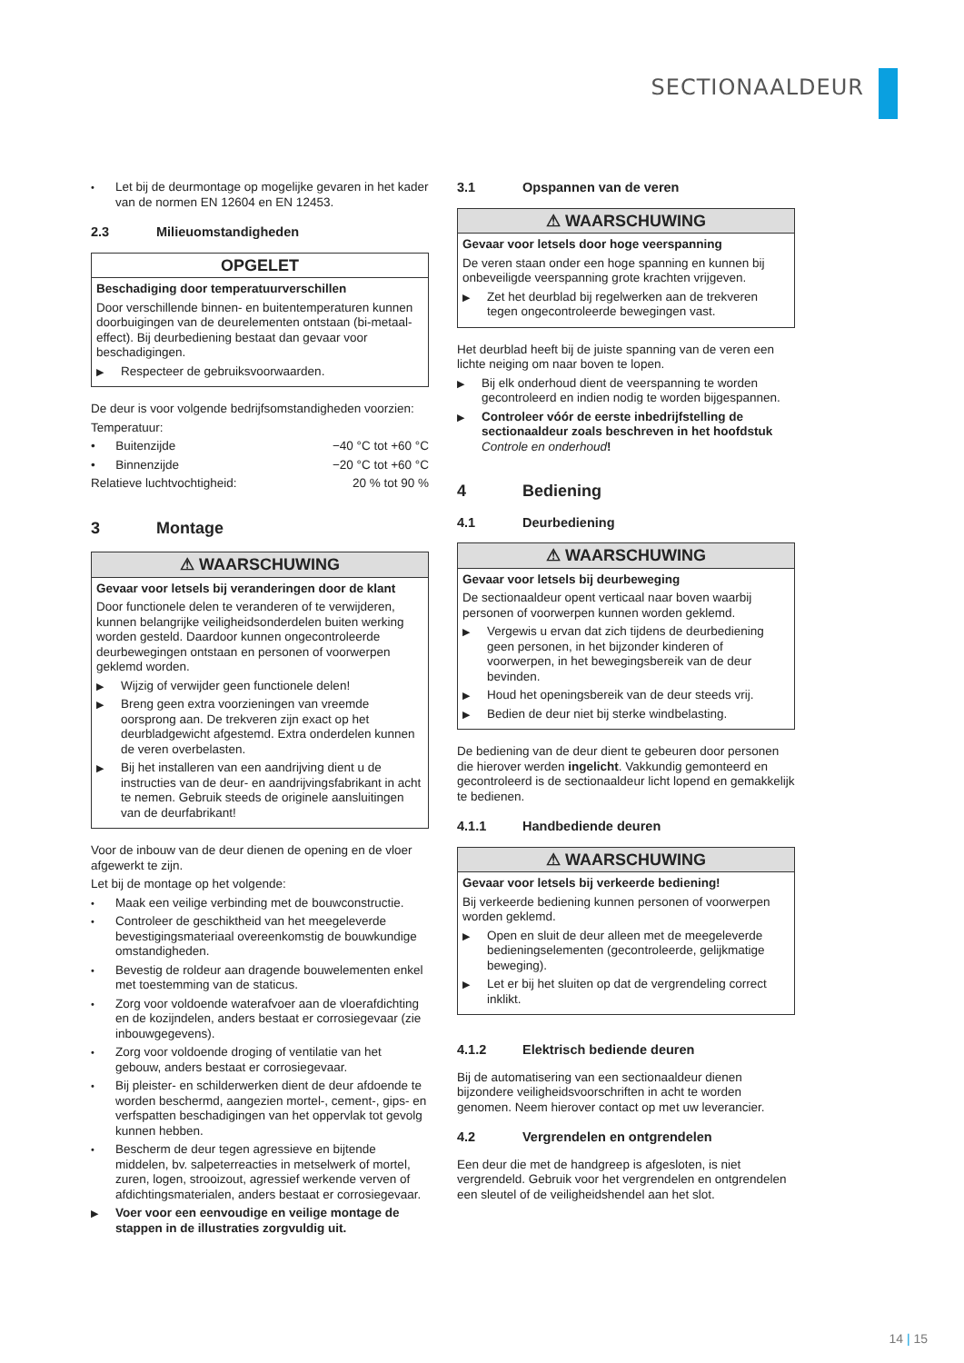SECTIONAALDEUR
• Let bij de deurmontage op mogelijke gevaren in het kader van de normen EN 12604 en EN 12453.
2.3 Milieuomstandigheden
OPGELET
Beschadiging door temperatuurverschillen
Door verschillende binnen- en buitentemperaturen kunnen doorbuigingen van de deurelementen ontstaan (bi-metaal-effect). Bij deurbediening bestaat dan gevaar voor beschadigingen.
▶ Respecteer de gebruiksvoorwaarden.
De deur is voor volgende bedrijfsomstandigheden voorzien:
Temperatuur:
• Buitenzijde −40 °C tot +60 °C
• Binnenzijde −20 °C tot +60 °C
Relatieve luchtvochtigheid: 20 % tot 90 %
3 Montage
⚠ WAARSCHUWING
Gevaar voor letsels bij veranderingen door de klant
Door functionele delen te veranderen of te verwijderen, kunnen belangrijke veiligheidsonderdelen buiten werking worden gesteld. Daardoor kunnen ongecontroleerde deurbewegingen ontstaan en personen of voorwerpen geklemd worden.
▶ Wijzig of verwijder geen functionele delen!
▶ Breng geen extra voorzieningen van vreemde oorsprong aan. De trekveren zijn exact op het deurbladgewicht afgestemd. Extra onderdelen kunnen de veren overbelasten.
▶ Bij het installeren van een aandrijving dient u de instructies van de deur- en aandrijvingsfabrikant in acht te nemen. Gebruik steeds de originele aansluitingen van de deurfabrikant!
Voor de inbouw van de deur dienen de opening en de vloer afgewerkt te zijn.
Let bij de montage op het volgende:
• Maak een veilige verbinding met de bouwconstructie.
• Controleer de geschiktheid van het meegeleverde bevestigingsmateriaal overeenkomstig de bouwkundige omstandigheden.
• Bevestig de roldeur aan dragende bouwelementen enkel met toestemming van de staticus.
• Zorg voor voldoende waterafvoer aan de vloerafdichting en de kozijndelen, anders bestaat er corrosiegevaar (zie inbouwgegevens).
• Zorg voor voldoende droging of ventilatie van het gebouw, anders bestaat er corrosiegevaar.
• Bij pleister- en schilderwerken dient de deur afdoende te worden beschermd, aangezien mortel-, cement-, gips- en verfspatten beschadigingen van het oppervlak tot gevolg kunnen hebben.
• Bescherm de deur tegen agressieve en bijtende middelen, bv. salpeterreacties in metselwerk of mortel, zuren, logen, strooizout, agressief werkende verven of afdichtingsmaterialen, anders bestaat er corrosiegevaar.
▶ Voer voor een eenvoudige en veilige montage de stappen in de illustraties zorgvuldig uit.
3.1 Opspannen van de veren
⚠ WAARSCHUWING
Gevaar voor letsels door hoge veerspanning
De veren staan onder een hoge spanning en kunnen bij onbeveiligde veerspanning grote krachten vrijgeven.
▶ Zet het deurblad bij regelwerken aan de trekveren tegen ongecontroleerde bewegingen vast.
Het deurblad heeft bij de juiste spanning van de veren een lichte neiging om naar boven te lopen.
▶ Bij elk onderhoud dient de veerspanning te worden gecontroleerd en indien nodig te worden bijgespannen.
▶ Controleer vóór de eerste inbedrijfstelling de sectionaaldeur zoals beschreven in het hoofdstuk Controle en onderhoud!
4 Bediening
4.1 Deurbediening
⚠ WAARSCHUWING
Gevaar voor letsels bij deurbeweging
De sectionaaldeur opent verticaal naar boven waarbij personen of voorwerpen kunnen worden geklemd.
▶ Vergewis u ervan dat zich tijdens de deurbediening geen personen, in het bijzonder kinderen of voorwerpen, in het bewegingsbereik van de deur bevinden.
▶ Houd het openingsbereik van de deur steeds vrij.
▶ Bedien de deur niet bij sterke windbelasting.
De bediening van de deur dient te gebeuren door personen die hierover werden ingelicht. Vakkundig gemonteerd en gecontroleerd is de sectionaaldeur licht lopend en gemakkelijk te bedienen.
4.1.1 Handbediende deuren
⚠ WAARSCHUWING
Gevaar voor letsels bij verkeerde bediening!
Bij verkeerde bediening kunnen personen of voorwerpen worden geklemd.
▶ Open en sluit de deur alleen met de meegeleverde bedieningselementen (gecontroleerde, gelijkmatige beweging).
▶ Let er bij het sluiten op dat de vergrendeling correct inklikt.
4.1.2 Elektrisch bediende deuren
Bij de automatisering van een sectionaaldeur dienen bijzondere veiligheidsvoorschriften in acht te worden genomen. Neem hierover contact op met uw leverancier.
4.2 Vergrendelen en ontgrendelen
Een deur die met de handgreep is afgesloten, is niet vergrendeld. Gebruik voor het vergrendelen en ontgrendelen een sleutel of de veiligheidshendel aan het slot.
14 | 15